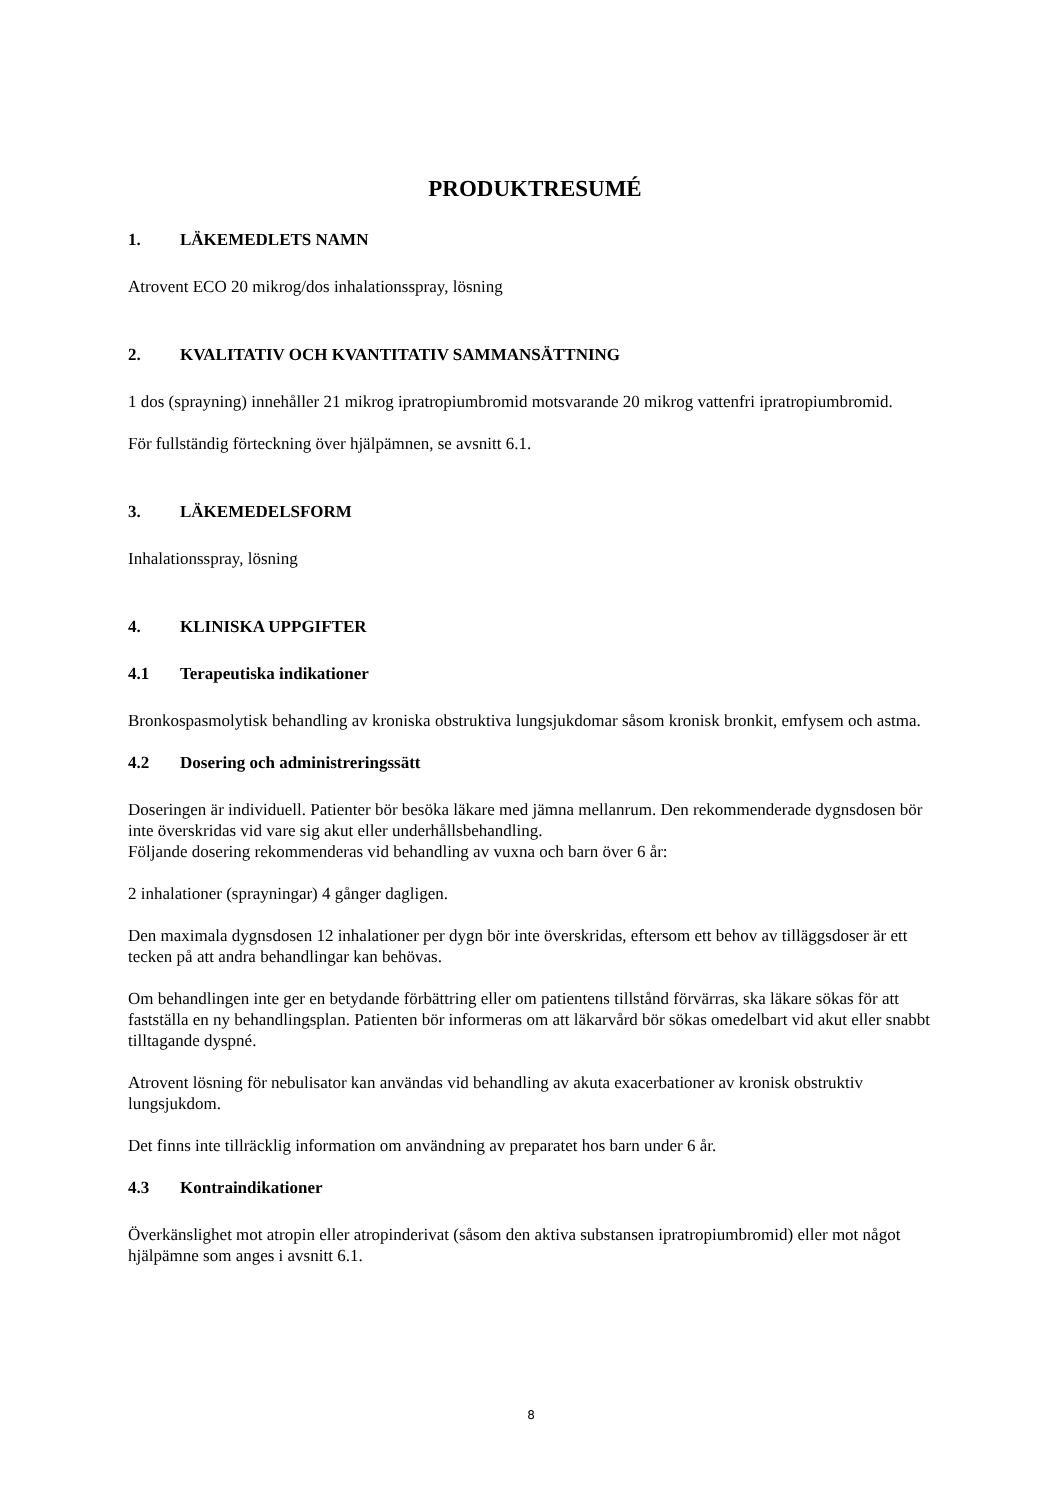PRODUKTRESUMÉ
1. LÄKEMEDLETS NAMN
Atrovent ECO 20 mikrog/dos inhalationsspray, lösning
2. KVALITATIV OCH KVANTITATIV SAMMANSÄTTNING
1 dos (sprayning) innehåller 21 mikrog ipratropiumbromid motsvarande 20 mikrog vattenfri ipratropiumbromid.
För fullständig förteckning över hjälpämnen, se avsnitt 6.1.
3. LÄKEMEDELSFORM
Inhalationsspray, lösning
4. KLINISKA UPPGIFTER
4.1 Terapeutiska indikationer
Bronkospasmolytisk behandling av kroniska obstruktiva lungsjukdomar såsom kronisk bronkit, emfysem och astma.
4.2 Dosering och administreringssätt
Doseringen är individuell. Patienter bör besöka läkare med jämna mellanrum. Den rekommenderade dygnsdosen bör inte överskridas vid vare sig akut eller underhållsbehandling.
Följande dosering rekommenderas vid behandling av vuxna och barn över 6 år:
2 inhalationer (sprayningar) 4 gånger dagligen.
Den maximala dygnsdosen 12 inhalationer per dygn bör inte överskridas, eftersom ett behov av tilläggsdoser är ett tecken på att andra behandlingar kan behövas.
Om behandlingen inte ger en betydande förbättring eller om patientens tillstånd förvärras, ska läkare sökas för att fastställa en ny behandlingsplan. Patienten bör informeras om att läkarvård bör sökas omedelbart vid akut eller snabbt tilltagande dyspné.
Atrovent lösning för nebulisator kan användas vid behandling av akuta exacerbationer av kronisk obstruktiv lungsjukdom.
Det finns inte tillräcklig information om användning av preparatet hos barn under 6 år.
4.3 Kontraindikationer
Överkänslighet mot atropin eller atropinderivat (såsom den aktiva substansen ipratropiumbromid) eller mot något hjälpämne som anges i avsnitt 6.1.
8